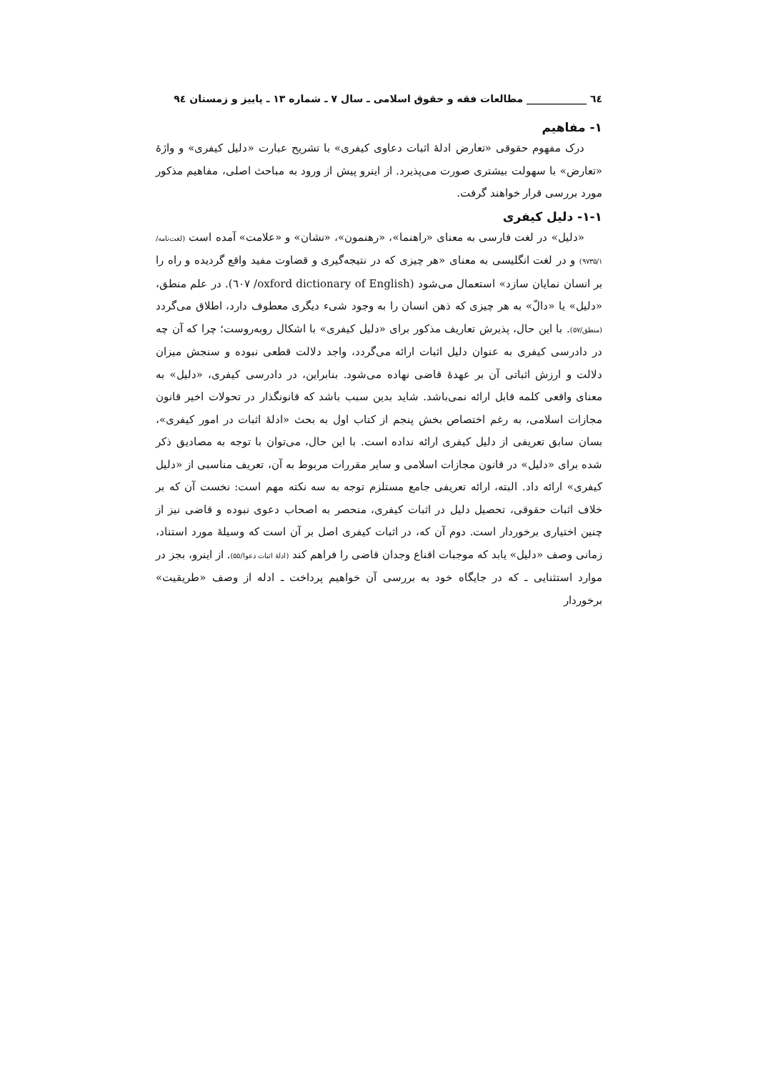٦٤ ____________ مطالعات فقه و حقوق اسلامی ـ سال ۷ ـ شماره ۱۳ ـ پاییز و زمستان ۹٤
۱- مفاهیم
درک مفهوم حقوقی «تعارض ادلهٔ اثبات دعاوی کیفری» با تشریح عبارت «دلیل کیفری» و واژهٔ «تعارض» با سهولت بیشتری صورت می‌پذیرد. از اینرو پیش از ورود به مباحث اصلی، مفاهیم مذکور مورد بررسی قرار خواهند گرفت.
۱-۱- دلیل کیفری
«دلیل» در لغت فارسی به معنای «راهنما»، «رهنمون»، «نشان» و «علامت» آمده است (لغت‌نامه/۹۷۳۵/۱) و در لغت انگلیسی به معنای «هر چیزی که در نتیجه‌گیری و قضاوت مفید واقع گردیده و راه را بر انسان نمایان سازد» استعمال می‌شود (oxford dictionary of English/ ٦۰۷). در علم منطق، «دلیل» یا «دالّ» به هر چیزی که ذهن انسان را به وجود شیء دیگری معطوف دارد، اطلاق می‌گردد (منطق/۵۷). با این حال، پذیرش تعاریف مذکور برای «دلیل کیفری» با اشکال روبه‌روست؛ چرا که آن چه در دادرسی کیفری به عنوان دلیل اثبات ارائه می‌گردد، واجد دلالت قطعی نبوده و سنجش میزان دلالت و ارزش اثباتی آن بر عهدهٔ قاضی نهاده می‌شود. بنابراین، در دادرسی کیفری، «دلیل» به معنای واقعی کلمه قابل ارائه نمی‌باشد. شاید بدین سبب باشد که قانونگذار در تحولات اخیر قانون مجازات اسلامی، به رغم اختصاص بخش پنجم از کتاب اول به بحث «ادلهٔ اثبات در امور کیفری»، بسان سابق تعریفی از دلیل کیفری ارائه نداده است. با این حال، می‌توان با توجه به مصادیق ذکر شده برای «دلیل» در قانون مجازات اسلامی و سایر مقررات مربوط به آن، تعریف مناسبی از «دلیل کیفری» ارائه داد. البته، ارائه تعریفی جامع مستلزم توجه به سه نکته مهم است: نخست آن که بر خلاف اثبات حقوقی، تحصیل دلیل در اثبات کیفری، منحصر به اصحاب دعوی نبوده و قاضی نیز از چنین اختیاری برخوردار است. دوم آن که، در اثبات کیفری اصل بر آن است که وسیلهٔ مورد استناد، زمانی وصف «دلیل» یابد که موجبات اقناع وجدان قاضی را فراهم کند (ادلهٔ اثبات دعوا/۵۵). از اینرو، بجز در موارد استثنایی ـ که در جایگاه خود به بررسی آن خواهیم پرداخت ـ ادله از وصف «طریقیت» برخوردار